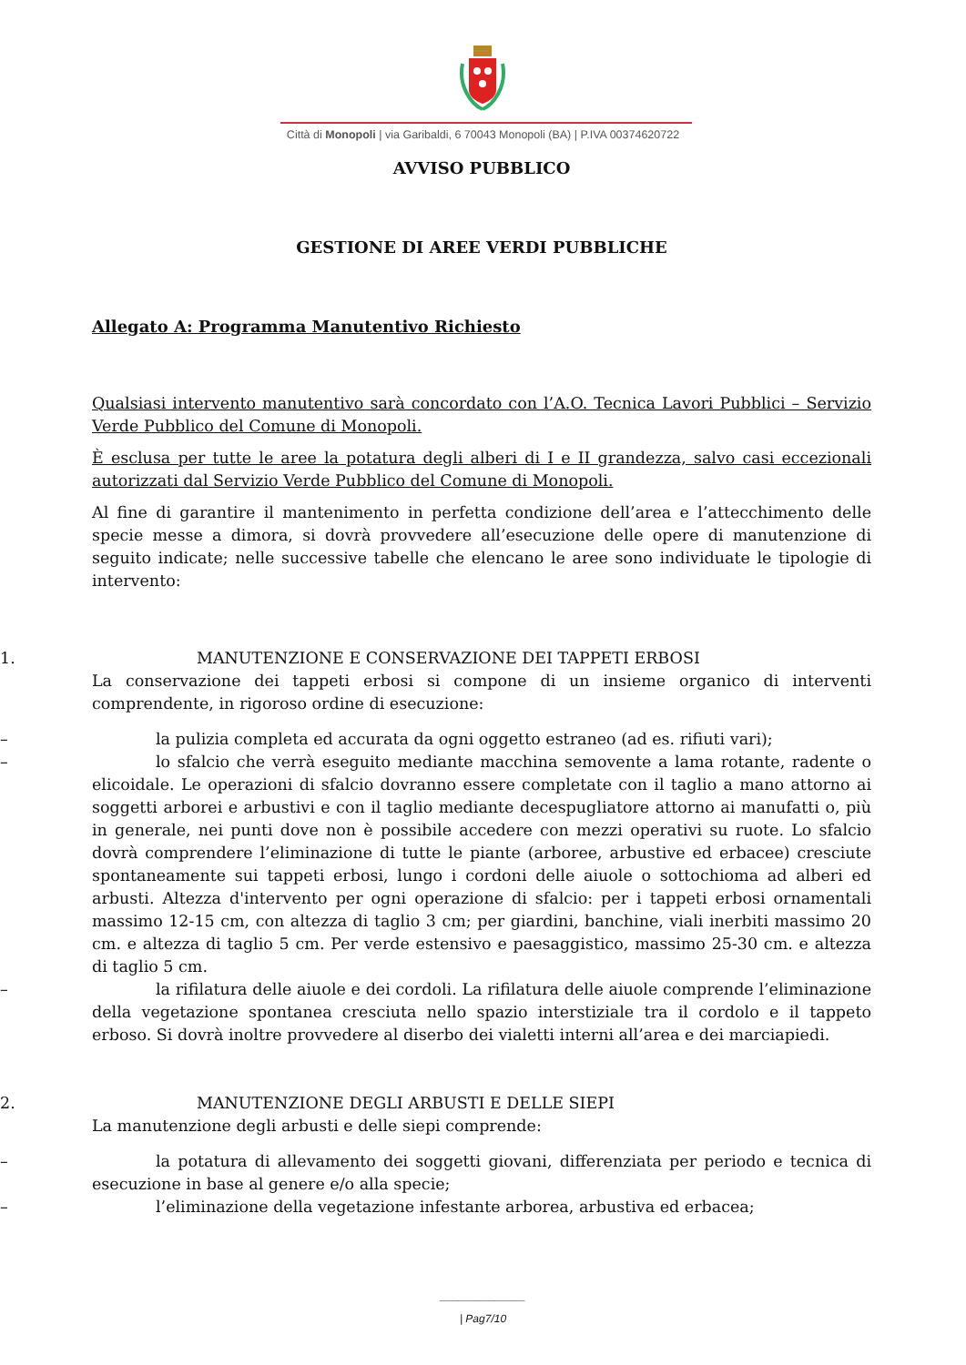Città di Monopoli | via Garibaldi, 6 70043 Monopoli (BA) | P.IVA 00374620722
AVVISO PUBBLICO
GESTIONE DI AREE VERDI PUBBLICHE
Allegato A: Programma Manutentivo Richiesto
Qualsiasi intervento manutentivo sarà concordato con l’A.O. Tecnica Lavori Pubblici – Servizio Verde Pubblico del Comune di Monopoli.
È esclusa per tutte le aree la potatura degli alberi di I e II grandezza, salvo casi eccezionali autorizzati dal Servizio Verde Pubblico del Comune di Monopoli.
Al fine di garantire il mantenimento in perfetta condizione dell’area e l’attecchimento delle specie messe a dimora, si dovrà provvedere all’esecuzione delle opere di manutenzione di seguito indicate; nelle successive tabelle che elencano le aree sono individuate le tipologie di intervento:
1. MANUTENZIONE E CONSERVAZIONE DEI TAPPETI ERBOSI
La conservazione dei tappeti erbosi si compone di un insieme organico di interventi comprendente, in rigoroso ordine di esecuzione:
– la pulizia completa ed accurata da ogni oggetto estraneo (ad es. rifiuti vari);
– lo sfalcio che verrà eseguito mediante macchina semovente a lama rotante, radente o elicoidale. Le operazioni di sfalcio dovranno essere completate con il taglio a mano attorno ai soggetti arborei e arbustivi e con il taglio mediante decespugliatore attorno ai manufatti o, più in generale, nei punti dove non è possibile accedere con mezzi operativi su ruote. Lo sfalcio dovrà comprendere l’eliminazione di tutte le piante (arboree, arbustive ed erbacee) cresciute spontaneamente sui tappeti erbosi, lungo i cordoni delle aiuole o sottochioma ad alberi ed arbusti. Altezza d'intervento per ogni operazione di sfalcio: per i tappeti erbosi ornamentali massimo 12-15 cm, con altezza di taglio 3 cm; per giardini, banchine, viali inerbiti massimo 20 cm. e altezza di taglio 5 cm. Per verde estensivo e paesaggistico, massimo 25-30 cm. e altezza di taglio 5 cm.
– la rifilatura delle aiuole e dei cordoli. La rifilatura delle aiuole comprende l’eliminazione della vegetazione spontanea cresciuta nello spazio interstiziale tra il cordolo e il tappeto erboso. Si dovrà inoltre provvedere al diserbo dei vialetti interni all’area e dei marciapiedi.
2. MANUTENZIONE DEGLI ARBUSTI E DELLE SIEPI
La manutenzione degli arbusti e delle siepi comprende:
– la potatura di allevamento dei soggetti giovani, differenziata per periodo e tecnica di esecuzione in base al genere e/o alla specie;
– l’eliminazione della vegetazione infestante arborea, arbustiva ed erbacea;
______________
| Pag7/10